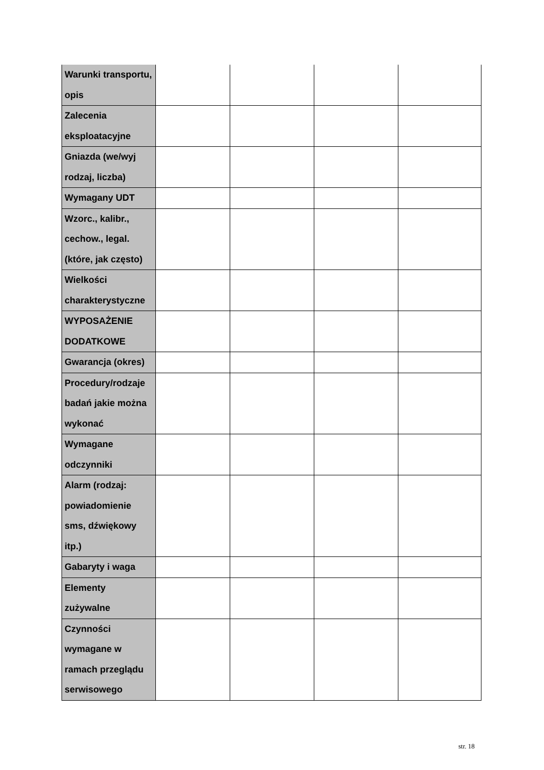| Warunki transportu, opis | | | | |
| Zalecenia eksploatacyjne | | | | |
| Gniazda (we/wyj rodzaj, liczba) | | | | |
| Wymagany UDT | | | | |
| Wzorc., kalibr., cechow., legal. (które, jak często) | | | | |
| Wielkości charakterystyczne | | | | |
| WYPOSAŻENIE DODATKOWE | | | | |
| Gwarancja (okres) | | | | |
| Procedury/rodzaje badań jakie można wykonać | | | | |
| Wymagane odczynniki | | | | |
| Alarm (rodzaj: powiadomienie sms, dźwiękowy itp.) | | | | |
| Gabaryty i waga | | | | |
| Elementy zużywalne | | | | |
| Czynności wymagane w ramach przeglądu serwisowego | | | | |
str. 18